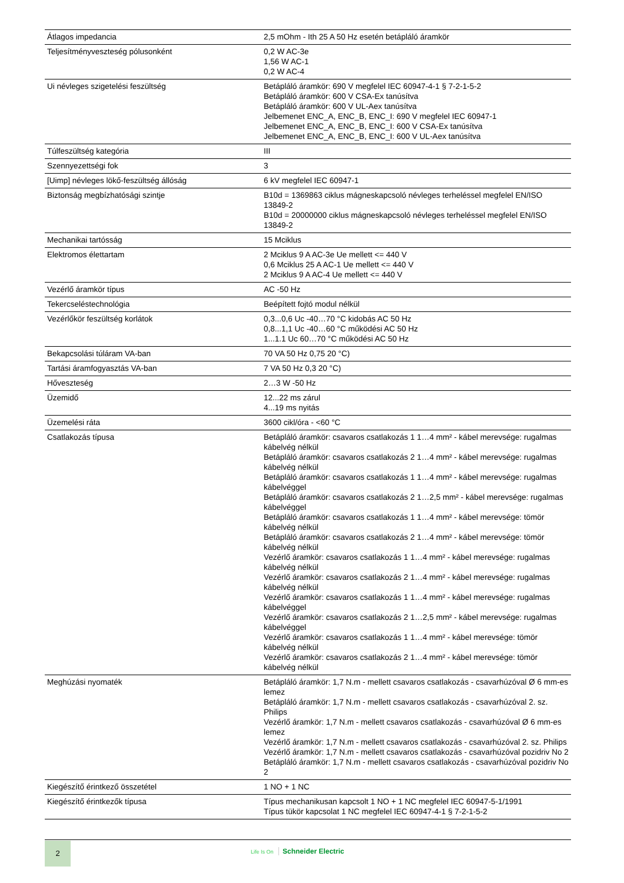| Átlagos impedancia | 2,5 mOhm - Ith 25 A 50 Hz esetén betápláló áramkör |
| Teljesítményveszteség pólusonként | 0,2 W AC-3e 1,56 W AC-1 0,2 W AC-4 |
| Ui névleges szigetelési feszültség | Betápláló áramkör: 690 V megfelel IEC 60947-4-1 § 7-2-1-5-2 Betápláló áramkör: 600 V CSA-Ex tanúsítva Betápláló áramkör: 600 V UL-Aex tanúsítva Jelbemenet ENC_A, ENC_B, ENC_I: 690 V megfelel IEC 60947-1 Jelbemenet ENC_A, ENC_B, ENC_I: 600 V CSA-Ex tanúsítva Jelbemenet ENC_A, ENC_B, ENC_I: 600 V UL-Aex tanúsítva |
| Túlfeszültség kategória | III |
| Szennyezettségi fok | 3 |
| [Uimp] névleges lökő-feszültség állóság | 6 kV megfelel IEC 60947-1 |
| Biztonság megbízhatósági szintje | B10d = 1369863 ciklus mágneskapcsoló névleges terheléssel megfelel EN/ISO 13849-2 B10d = 20000000 ciklus mágneskapcsoló névleges terheléssel megfelel EN/ISO 13849-2 |
| Mechanikai tartósság | 15 Mciklus |
| Elektromos élettartam | 2 Mciklus 9 A AC-3e Ue mellett <= 440 V 0,6 Mciklus 25 A AC-1 Ue mellett <= 440 V 2 Mciklus 9 A AC-4 Ue mellett <= 440 V |
| Vezérlő áramkör típus | AC -50 Hz |
| Tekercseléstechnológia | Beépített fojtó modul nélkül |
| Vezérlőkör feszültség korlátok | 0,3...0,6 Uc -40…70 °C kidobás AC 50 Hz 0,8...1,1 Uc -40…60 °C működési AC 50 Hz 1...1.1 Uc 60…70 °C működési AC 50 Hz |
| Bekapcsolási túláram VA-ban | 70 VA 50 Hz 0,75 20 °C) |
| Tartási áramfogyasztás VA-ban | 7 VA 50 Hz 0,3 20 °C) |
| Hőveszteség | 2…3 W -50 Hz |
| Üzemidő | 12...22 ms zárul 4...19 ms nyitás |
| Üzemelési ráta | 3600 cikl/óra - <60 °C |
| Csatlakozás típusa | Betápláló áramkör: csavaros csatlakozás 1 1…4 mm² - kábel merevsége: rugalmas kábelvég nélkül Betápláló áramkör: csavaros csatlakozás 2 1…4 mm² - kábel merevsége: rugalmas kábelvég nélkül Betápláló áramkör: csavaros csatlakozás 1 1…4 mm² - kábel merevsége: rugalmas kábelvéggel Betápláló áramkör: csavaros csatlakozás 2 1…2,5 mm² - kábel merevsége: rugalmas kábelvéggel Betápláló áramkör: csavaros csatlakozás 1 1…4 mm² - kábel merevsége: tömör kábelvég nélkül Betápláló áramkör: csavaros csatlakozás 2 1…4 mm² - kábel merevsége: tömör kábelvég nélkül Vezérlő áramkör: csavaros csatlakozás 1 1…4 mm² - kábel merevsége: rugalmas kábelvég nélkül Vezérlő áramkör: csavaros csatlakozás 2 1…4 mm² - kábel merevsége: rugalmas kábelvég nélkül Vezérlő áramkör: csavaros csatlakozás 1 1…4 mm² - kábel merevsége: rugalmas kábelvéggel Vezérlő áramkör: csavaros csatlakozás 2 1…2,5 mm² - kábel merevsége: rugalmas kábelvéggel Vezérlő áramkör: csavaros csatlakozás 1 1…4 mm² - kábel merevsége: tömör kábelvég nélkül Vezérlő áramkör: csavaros csatlakozás 2 1…4 mm² - kábel merevsége: tömör kábelvég nélkül |
| Meghúzási nyomaték | Betápláló áramkör: 1,7 N.m - mellett csavaros csatlakozás - csavarhúzóval Ø 6 mm-es lemez Betápláló áramkör: 1,7 N.m - mellett csavaros csatlakozás - csavarhúzóval 2. sz. Philips Vezérlő áramkör: 1,7 N.m - mellett csavaros csatlakozás - csavarhúzóval Ø 6 mm-es lemez Vezérlő áramkör: 1,7 N.m - mellett csavaros csatlakozás - csavarhúzóval 2. sz. Philips Vezérlő áramkör: 1,7 N.m - mellett csavaros csatlakozás - csavarhúzóval pozidriv No 2 Betápláló áramkör: 1,7 N.m - mellett csavaros csatlakozás - csavarhúzóval pozidriv No 2 |
| Kiegészítő érintkező összetétel | 1 NO + 1 NC |
| Kiegészítő érintkezők típusa | Típus mechanikusan kapcsolt 1 NO + 1 NC megfelel IEC 60947-5-1/1991 Típus tükör kapcsolat 1 NC megfelel IEC 60947-4-1 § 7-2-1-5-2 |
2
Life Is On Schneider Electric